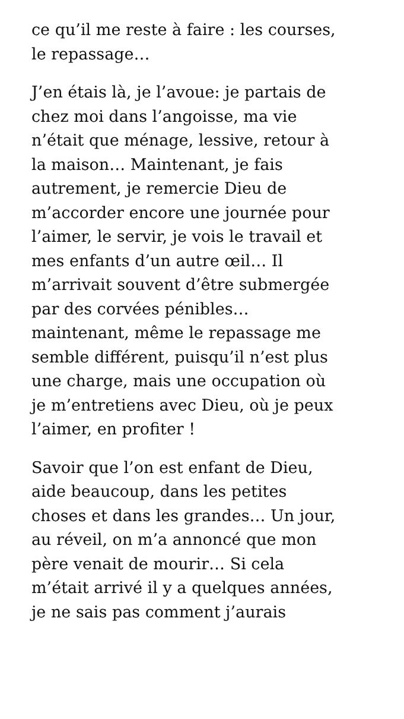ce qu’il me reste à faire : les courses,
le repassage…
J’en étais là, je l’avoue: je partais de
chez moi dans l’angoisse, ma vie
n’était que ménage, lessive, retour à
la maison… Maintenant, je fais
autrement, je remercie Dieu de
m’accorder encore une journée pour
l’aimer, le servir, je vois le travail et
mes enfants d’un autre œil… Il
m’arrivait souvent d’être submergée
par des corvées pénibles…
maintenant, même le repassage me
semble différent, puisqu’il n’est plus
une charge, mais une occupation où
je m’entretiens avec Dieu, où je peux
l’aimer, en profiter !
Savoir que l’on est enfant de Dieu,
aide beaucoup, dans les petites
choses et dans les grandes… Un jour,
au réveil, on m’a annoncé que mon
père venait de mourir… Si cela
m’était arrivé il y a quelques années,
je ne sais pas comment j’aurais